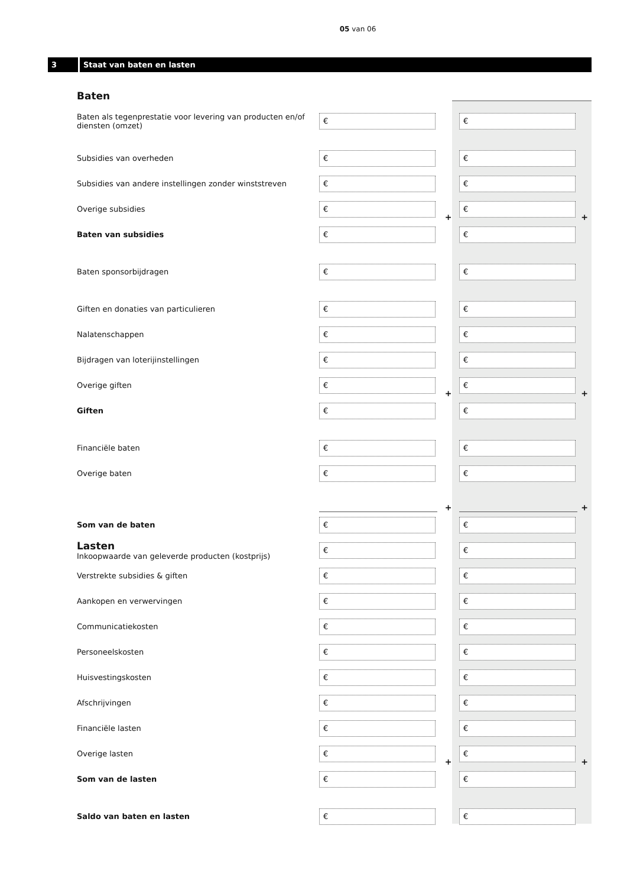05 van 06
3 Staat van baten en lasten
| Baten | | | | |
| Baten als tegenprestatie voor levering van producten en/of diensten (omzet) | € | | € | |
| Subsidies van overheden | € | | € | |
| Subsidies van andere instellingen zonder winststreven | € | | € | |
| Overige subsidies | € | + | € | + |
| Baten van subsidies | € | | € | |
| Baten sponsorbijdragen | € | | € | |
| Giften en donaties van particulieren | € | | € | |
| Nalatenschappen | € | | € | |
| Bijdragen van loterijinstellingen | € | | € | |
| Overige giften | € | + | € | + |
| Giften | € | | € | |
| Financiële baten | € | | € | |
| Overige baten | € | | € | |
| | | + | | + |
| Som van de baten | € | | € | |
| Lasten Inkoopwaarde van geleverde producten (kostprijs) | € | | € | |
| Verstrekte subsidies & giften | € | | € | |
| Aankopen en verwervingen | € | | € | |
| Communicatiekosten | € | | € | |
| Personeelskosten | € | | € | |
| Huisvestingskosten | € | | € | |
| Afschrijvingen | € | | € | |
| Financiële lasten | € | | € | |
| Overige lasten | € | + | € | + |
| Som van de lasten | € | | € | |
| Saldo van baten en lasten | € | | € | |